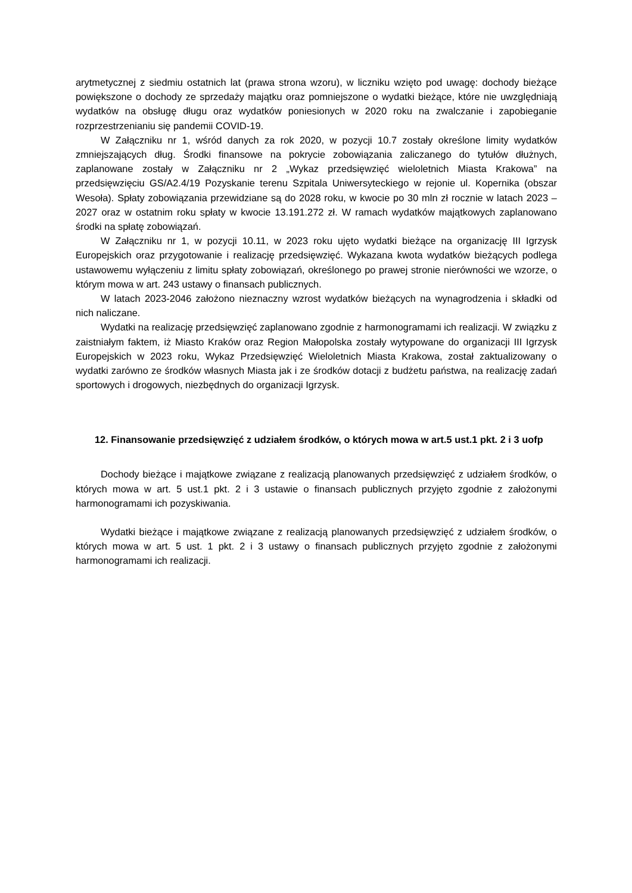arytmetycznej z siedmiu ostatnich lat (prawa strona wzoru), w liczniku wzięto pod uwagę: dochody bieżące powiększone o dochody ze sprzedaży majątku oraz pomniejszone o wydatki bieżące, które nie uwzględniają wydatków na obsługę długu oraz wydatków poniesionych w 2020 roku na zwalczanie i zapobieganie rozprzestrzenianiu się pandemii COVID-19.
W Załączniku nr 1, wśród danych za rok 2020, w pozycji 10.7 zostały określone limity wydatków zmniejszających dług. Środki finansowe na pokrycie zobowiązania zaliczanego do tytułów dłużnych, zaplanowane zostały w Załączniku nr 2 „Wykaz przedsięwzięć wieloletnich Miasta Krakowa” na przedsięwzięciu GS/A2.4/19 Pozyskanie terenu Szpitala Uniwersyteckiego w rejonie ul. Kopernika (obszar Wesoła). Spłaty zobowiązania przewidziane są do 2028 roku, w kwocie po 30 mln zł rocznie w latach 2023 – 2027 oraz w ostatnim roku spłaty w kwocie 13.191.272 zł. W ramach wydatków majątkowych zaplanowano środki na spłatę zobowiązań.
W Załączniku nr 1, w pozycji 10.11, w 2023 roku ujęto wydatki bieżące na organizację III Igrzysk Europejskich oraz przygotowanie i realizację przedsięwzięć. Wykazana kwota wydatków bieżących podlega ustawowemu wyłączeniu z limitu spłaty zobowiązań, określonego po prawej stronie nierówności we wzorze, o którym mowa w art. 243 ustawy o finansach publicznych.
W latach 2023-2046 założono nieznaczny wzrost wydatków bieżących na wynagrodzenia i składki od nich naliczane.
Wydatki na realizację przedsięwzięć zaplanowano zgodnie z harmonogramami ich realizacji. W związku z zaistniałym faktem, iż Miasto Kraków oraz Region Małopolska zostały wytypowane do organizacji III Igrzysk Europejskich w 2023 roku, Wykaz Przedsięwzięć Wieloletnich Miasta Krakowa, został zaktualizowany o wydatki zarówno ze środków własnych Miasta jak i ze środków dotacji z budżetu państwa, na realizację zadań sportowych i drogowych, niezbędnych do organizacji Igrzysk.
12. Finansowanie przedsięwzięć z udziałem środków, o których mowa w art.5 ust.1 pkt. 2 i 3 uofp
Dochody bieżące i majątkowe związane z realizacją planowanych przedsięwzięć z udziałem środków, o których mowa w art. 5 ust.1 pkt. 2 i 3 ustawie o finansach publicznych przyjęto zgodnie z założonymi harmonogramami ich pozyskiwania.
Wydatki bieżące i majątkowe związane z realizacją planowanych przedsięwzięć z udziałem środków, o których mowa w art. 5 ust. 1 pkt. 2 i 3 ustawy o finansach publicznych przyjęto zgodnie z założonymi harmonogramami ich realizacji.